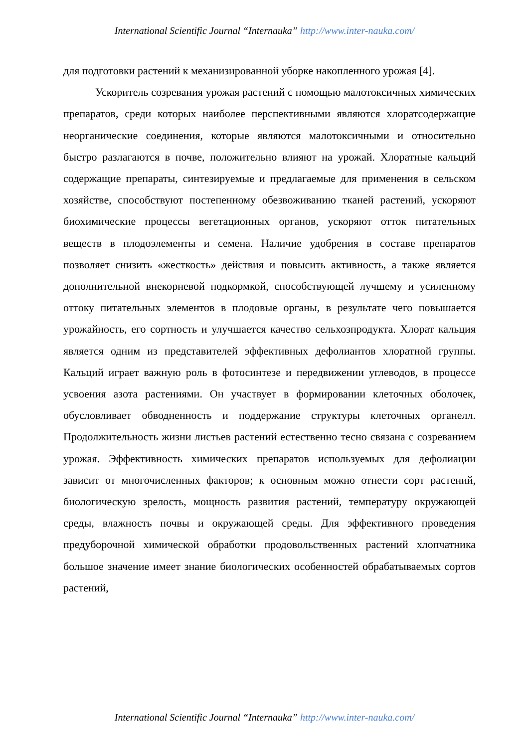International Scientific Journal “Internauka” http://www.inter-nauka.com/
для подготовки растений к механизированной уборке накопленного урожая [4].
Ускоритель созревания урожая растений с помощью малотоксичных химических препаратов, среди которых наиболее перспективными являются хлоратсодержащие неорганические соединения, которые являются малотоксичными и относительно быстро разлагаются в почве, положительно влияют на урожай. Хлоратные кальций содержащие препараты, синтезируемые и предлагаемые для применения в сельском хозяйстве, способствуют постепенному обезвоживанию тканей растений, ускоряют биохимические процессы вегетационных органов, ускоряют отток питательных веществ в плодоэлементы и семена. Наличие удобрения в составе препаратов позволяет снизить «жесткость» действия и повысить активность, а также является дополнительной внекорневой подкормкой, способствующей лучшему и усиленному оттоку питательных элементов в плодовые органы, в результате чего повышается урожайность, его сортность и улучшается качество сельхозпродукта. Хлорат кальция является одним из представителей эффективных дефолиантов хлоратной группы. Кальций играет важную роль в фотосинтезе и передвижении углеводов, в процессе усвоения азота растениями. Он участвует в формировании клеточных оболочек, обусловливает обводненность и поддержание структуры клеточных органелл. Продолжительность жизни листьев растений естественно тесно связана с созреванием урожая. Эффективность химических препаратов используемых для дефолиации зависит от многочисленных факторов; к основным можно отнести сорт растений, биологическую зрелость, мощность развития растений, температуру окружающей среды, влажность почвы и окружающей среды. Для эффективного проведения предуборочной химической обработки продовольственных растений хлопчатника большое значение имеет знание биологических особенностей обрабатываемых сортов растений,
International Scientific Journal “Internauka” http://www.inter-nauka.com/